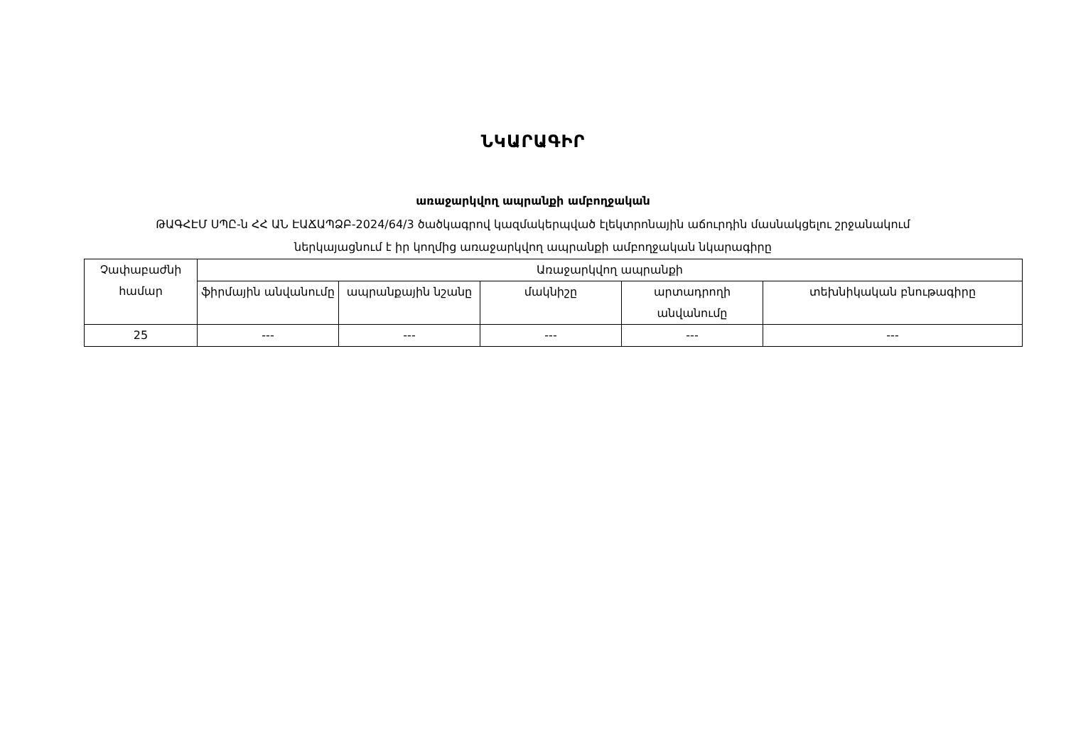ՆԿԱՐԱԳԻՐ
առաջարկվող ապրանքի ամբողջական
ԹԱԳՀԷՄ ՍՊԸ-ն ՀՀ ԱՆ ԷԱՃԱՊՁԲ-2024/64/3 ծածկագրով կազմակերպված էլեկտրոնային աճուրդին մասնակցելու շրջանակում
ներկայացնում է իր կողմից առաջարկվող ապրանքի ամբողջական նկարագիրը
| Չափաբաժնի համար | Առաջարկվող ապրանքի | | | | |
| --- | --- | --- | --- | --- | --- |
| | ֆիրմային անվանումը | ապրանքային նշանը | մակնիշը | արտադրողի անվանումը | տեխնիկական բնութագիրը |
| 25 | --- | --- | --- | --- | --- |